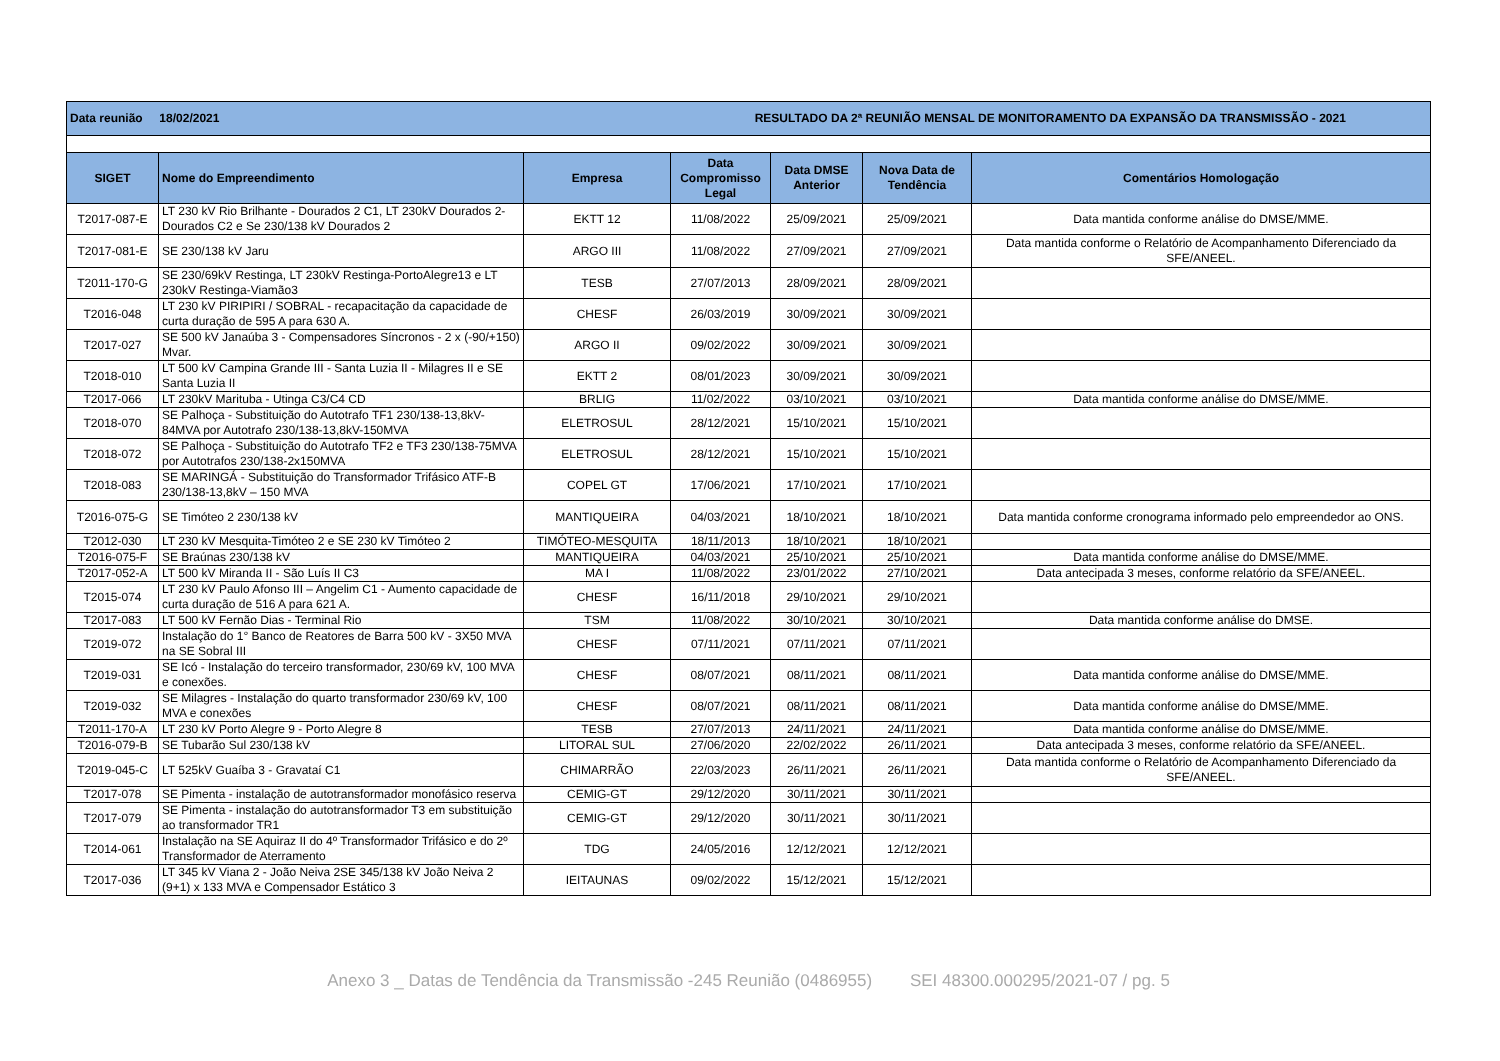| Data reunião 18/02/2021 | | | RESULTADO DA 2ª REUNIÃO MENSAL DE MONITORAMENTO DA EXPANSÃO DA TRANSMISSÃO - 2021 | | | |
| SIGET | Nome do Empreendimento | Empresa | Data Compromisso Legal | Data DMSE Anterior | Nova Data de Tendência | Comentários Homologação |
| T2017-087-E | LT 230 kV Rio Brilhante - Dourados 2 C1, LT 230kV Dourados 2- Dourados C2 e Se 230/138 kV Dourados 2 | EKTT 12 | 11/08/2022 | 25/09/2021 | 25/09/2021 | Data mantida conforme análise do DMSE/MME. |
| T2017-081-E | SE 230/138 kV Jaru | ARGO III | 11/08/2022 | 27/09/2021 | 27/09/2021 | Data mantida conforme o Relatório de Acompanhamento Diferenciado da SFE/ANEEL. |
| T2011-170-G | SE 230/69kV Restinga, LT 230kV Restinga-PortoAlegre13 e LT 230kV Restinga-Viamão3 | TESB | 27/07/2013 | 28/09/2021 | 28/09/2021 | |
| T2016-048 | LT 230 kV PIRIPIRI / SOBRAL - recapacitação da capacidade de curta duração de 595 A para 630 A. | CHESF | 26/03/2019 | 30/09/2021 | 30/09/2021 | |
| T2017-027 | SE 500 kV Janaúba 3 - Compensadores Síncronos - 2 x (-90/+150) Mvar. | ARGO II | 09/02/2022 | 30/09/2021 | 30/09/2021 | |
| T2018-010 | LT 500 kV Campina Grande III - Santa Luzia II - Milagres II e SE Santa Luzia II | EKTT 2 | 08/01/2023 | 30/09/2021 | 30/09/2021 | |
| T2017-066 | LT 230kV Marituba - Utinga C3/C4 CD | BRLIG | 11/02/2022 | 03/10/2021 | 03/10/2021 | Data mantida conforme análise do DMSE/MME. |
| T2018-070 | SE Palhoça - Substituição do Autotrafo TF1 230/138-13,8kV-84MVA por Autotrafo 230/138-13,8kV-150MVA | ELETROSUL | 28/12/2021 | 15/10/2021 | 15/10/2021 | |
| T2018-072 | SE Palhoça - Substituição do Autotrafo TF2 e TF3 230/138-75MVA por Autotrafos 230/138-2x150MVA | ELETROSUL | 28/12/2021 | 15/10/2021 | 15/10/2021 | |
| T2018-083 | SE MARINGÁ - Substituição do Transformador Trifásico ATF-B 230/138-13,8kV – 150 MVA | COPEL GT | 17/06/2021 | 17/10/2021 | 17/10/2021 | |
| T2016-075-G | SE Timóteo 2 230/138 kV | MANTIQUEIRA | 04/03/2021 | 18/10/2021 | 18/10/2021 | Data mantida conforme cronograma informado pelo empreendedor ao ONS. |
| T2012-030 | LT 230 kV Mesquita-Timóteo 2 e SE 230 kV Timóteo 2 | TIMÓTEO-MESQUITA | 18/11/2013 | 18/10/2021 | 18/10/2021 | |
| T2016-075-F | SE Braúnas 230/138 kV | MANTIQUEIRA | 04/03/2021 | 25/10/2021 | 25/10/2021 | Data mantida conforme análise do DMSE/MME. |
| T2017-052-A | LT 500 kV Miranda II - São Luís II C3 | MA I | 11/08/2022 | 23/01/2022 | 27/10/2021 | Data antecipada 3 meses, conforme relatório da SFE/ANEEL. |
| T2015-074 | LT 230 kV Paulo Afonso III – Angelim C1 - Aumento capacidade de curta duração de 516 A para 621 A. | CHESF | 16/11/2018 | 29/10/2021 | 29/10/2021 | |
| T2017-083 | LT 500 kV Fernão Dias - Terminal Rio | TSM | 11/08/2022 | 30/10/2021 | 30/10/2021 | Data mantida conforme análise do DMSE. |
| T2019-072 | Instalação do 1° Banco de Reatores de Barra 500 kV - 3X50 MVA na SE Sobral III | CHESF | 07/11/2021 | 07/11/2021 | 07/11/2021 | |
| T2019-031 | SE Icó - Instalação do terceiro transformador, 230/69 kV, 100 MVA e conexões. | CHESF | 08/07/2021 | 08/11/2021 | 08/11/2021 | Data mantida conforme análise do DMSE/MME. |
| T2019-032 | SE Milagres - Instalação do quarto transformador 230/69 kV, 100 MVA e conexões | CHESF | 08/07/2021 | 08/11/2021 | 08/11/2021 | Data mantida conforme análise do DMSE/MME. |
| T2011-170-A | LT 230 kV Porto Alegre 9 - Porto Alegre 8 | TESB | 27/07/2013 | 24/11/2021 | 24/11/2021 | Data mantida conforme análise do DMSE/MME. |
| T2016-079-B | SE Tubarão Sul 230/138 kV | LITORAL SUL | 27/06/2020 | 22/02/2022 | 26/11/2021 | Data antecipada 3 meses, conforme relatório da SFE/ANEEL. |
| T2019-045-C | LT 525kV Guaíba 3 - Gravataí C1 | CHIMARRÃO | 22/03/2023 | 26/11/2021 | 26/11/2021 | Data mantida conforme o Relatório de Acompanhamento Diferenciado da SFE/ANEEL. |
| T2017-078 | SE Pimenta - instalação de autotransformador monofásico reserva | CEMIG-GT | 29/12/2020 | 30/11/2021 | 30/11/2021 | |
| T2017-079 | SE Pimenta - instalação do autotransformador T3 em substituição ao transformador TR1 | CEMIG-GT | 29/12/2020 | 30/11/2021 | 30/11/2021 | |
| T2014-061 | Instalação na SE Aquiraz II do 4º Transformador Trifásico e do 2º Transformador de Aterramento | TDG | 24/05/2016 | 12/12/2021 | 12/12/2021 | |
| T2017-036 | LT 345 kV Viana 2 - João Neiva 2SE 345/138 kV João Neiva 2 (9+1) x 133 MVA e Compensador Estático 3 | IEITAUNAS | 09/02/2022 | 15/12/2021 | 15/12/2021 | |
Anexo 3 _ Datas de Tendência da Transmissão -245 Reunião (0486955) SEI 48300.000295/2021-07 / pg. 5